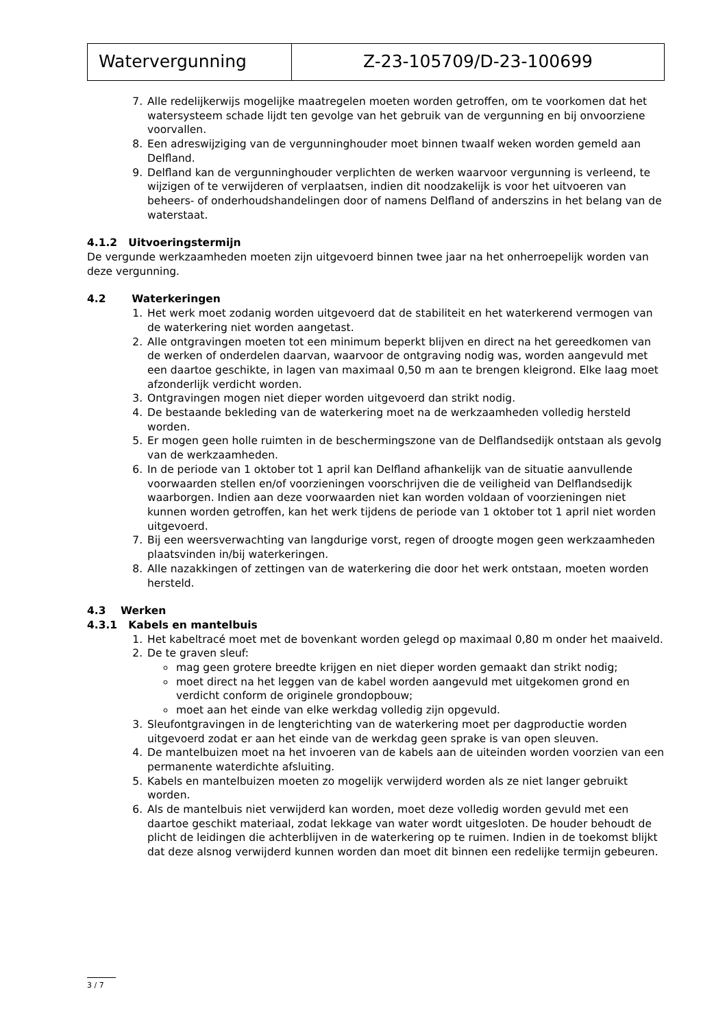| Watervergunning | Z-23-105709/D-23-100699 |
7. Alle redelijkerwijs mogelijke maatregelen moeten worden getroffen, om te voorkomen dat het watersysteem schade lijdt ten gevolge van het gebruik van de vergunning en bij onvoorziene voorvallen.
8. Een adreswijziging van de vergunninghouder moet binnen twaalf weken worden gemeld aan Delfland.
9. Delfland kan de vergunninghouder verplichten de werken waarvoor vergunning is verleend, te wijzigen of te verwijderen of verplaatsen, indien dit noodzakelijk is voor het uitvoeren van beheers- of onderhoudshandelingen door of namens Delfland of anderszins in het belang van de waterstaat.
4.1.2 Uitvoeringstermijn
De vergunde werkzaamheden moeten zijn uitgevoerd binnen twee jaar na het onherroepelijk worden van deze vergunning.
4.2 Waterkeringen
1. Het werk moet zodanig worden uitgevoerd dat de stabiliteit en het waterkerend vermogen van de waterkering niet worden aangetast.
2. Alle ontgravingen moeten tot een minimum beperkt blijven en direct na het gereedkomen van de werken of onderdelen daarvan, waarvoor de ontgraving nodig was, worden aangevuld met een daartoe geschikte, in lagen van maximaal 0,50 m aan te brengen kleigrond. Elke laag moet afzonderlijk verdicht worden.
3. Ontgravingen mogen niet dieper worden uitgevoerd dan strikt nodig.
4. De bestaande bekleding van de waterkering moet na de werkzaamheden volledig hersteld worden.
5. Er mogen geen holle ruimten in de beschermingszone van de Delflandsedijk ontstaan als gevolg van de werkzaamheden.
6. In de periode van 1 oktober tot 1 april kan Delfland afhankelijk van de situatie aanvullende voorwaarden stellen en/of voorzieningen voorschrijven die de veiligheid van Delflandsedijk waarborgen. Indien aan deze voorwaarden niet kan worden voldaan of voorzieningen niet kunnen worden getroffen, kan het werk tijdens de periode van 1 oktober tot 1 april niet worden uitgevoerd.
7. Bij een weersverwachting van langdurige vorst, regen of droogte mogen geen werkzaamheden plaatsvinden in/bij waterkeringen.
8. Alle nazakkingen of zettingen van de waterkering die door het werk ontstaan, moeten worden hersteld.
4.3 Werken
4.3.1 Kabels en mantelbuis
1. Het kabeltracé moet met de bovenkant worden gelegd op maximaal 0,80 m onder het maaiveld.
2. De te graven sleuf:
mag geen grotere breedte krijgen en niet dieper worden gemaakt dan strikt nodig;
moet direct na het leggen van de kabel worden aangevuld met uitgekomen grond en verdicht conform de originele grondopbouw;
moet aan het einde van elke werkdag volledig zijn opgevuld.
3. Sleufontgravingen in de lengterichting van de waterkering moet per dagproductie worden uitgevoerd zodat er aan het einde van de werkdag geen sprake is van open sleuven.
4. De mantelbuizen moet na het invoeren van de kabels aan de uiteinden worden voorzien van een permanente waterdichte afsluiting.
5. Kabels en mantelbuizen moeten zo mogelijk verwijderd worden als ze niet langer gebruikt worden.
6. Als de mantelbuis niet verwijderd kan worden, moet deze volledig worden gevuld met een daartoe geschikt materiaal, zodat lekkage van water wordt uitgesloten. De houder behoudt de plicht de leidingen die achterblijven in de waterkering op te ruimen. Indien in de toekomst blijkt dat deze alsnog verwijderd kunnen worden dan moet dit binnen een redelijke termijn gebeuren.
3 / 7